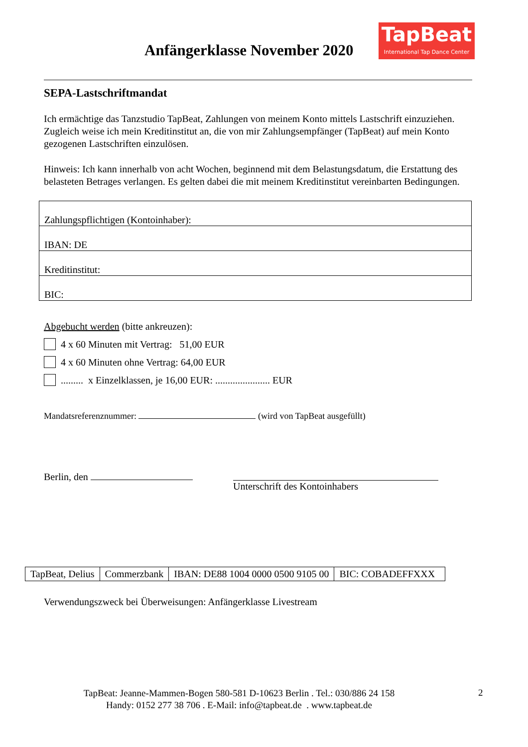Anfängerklasse November 2020
TapBeat
International Tap Dance Center
SEPA-Lastschriftmandat
Ich ermächtige das Tanzstudio TapBeat, Zahlungen von meinem Konto mittels Lastschrift einzuziehen. Zugleich weise ich mein Kreditinstitut an, die von mir Zahlungsempfänger (TapBeat) auf mein Konto gezogenen Lastschriften einzulösen.
Hinweis: Ich kann innerhalb von acht Wochen, beginnend mit dem Belastungsdatum, die Erstattung des belasteten Betrages verlangen. Es gelten dabei die mit meinem Kreditinstitut vereinbarten Bedingungen.
Zahlungspflichtigen (Kontoinhaber):
IBAN: DE
Kreditinstitut:
BIC:
Abgebucht werden (bitte ankreuzen):
4 x 60 Minuten mit Vertrag: 51,00 EUR
4 x 60 Minuten ohne Vertrag: 64,00 EUR
......... x Einzelklassen, je 16,00 EUR: ...................... EUR
Mandatsreferenznummer: (wird von TapBeat ausgefüllt)
Berlin, den Unterschrift des Kontoinhabers
| TapBeat, Delius | Commerzbank | IBAN: DE88 1004 0000 0500 9105 00 | BIC: COBADEFFXXX |
Verwendungszweck bei Überweisungen: Anfängerklasse Livestream
TapBeat: Jeanne-Mammen-Bogen 580-581 D-10623 Berlin . Tel.: 030/886 24 158
Handy: 0152 277 38 706 . E-Mail: info@tapbeat.de . www.tapbeat.de
2